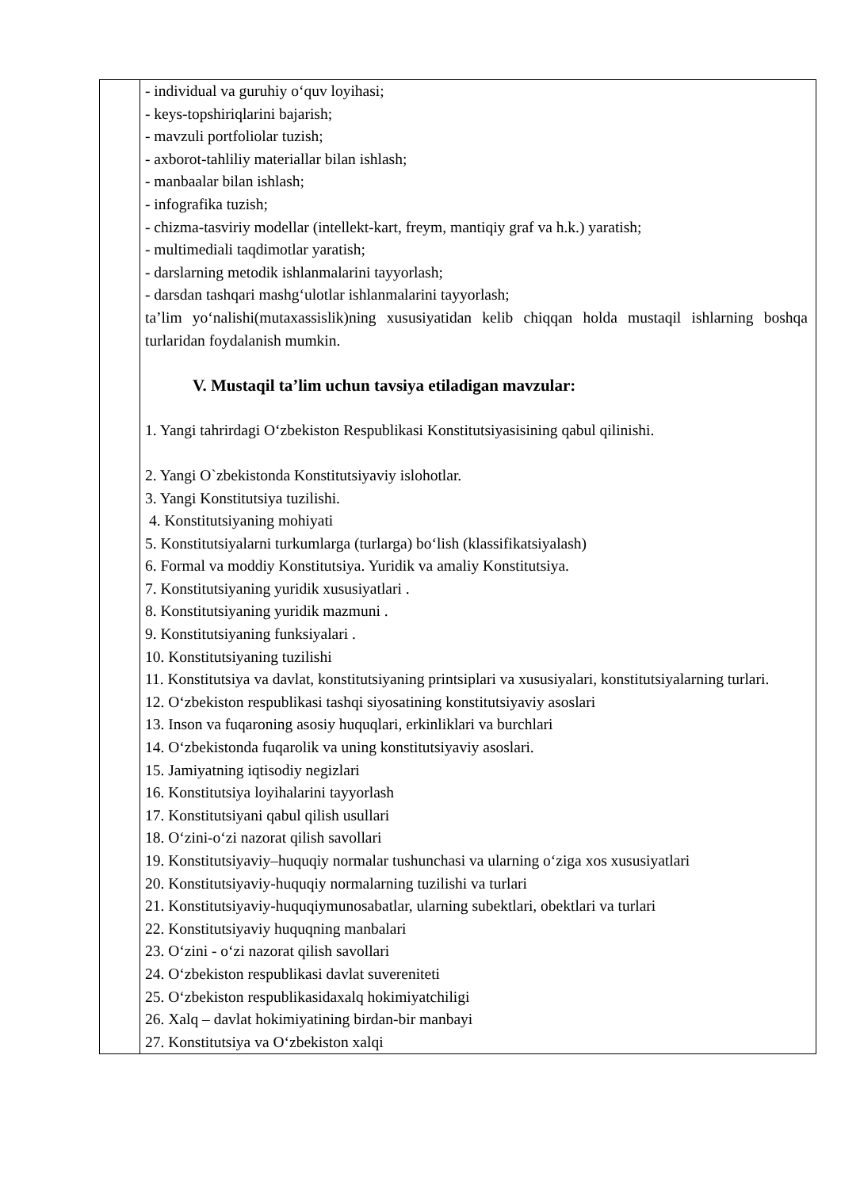| | - individual va guruhiy o‘quv loyihasi; - keys-topshiriqlarini bajarish; - mavzuli portfoliolar tuzish; - axborot-tahliliy materiallar bilan ishlash; - manbaalar bilan ishlash; - infografika tuzish; - chizma-tasviriy modellar (intellekt-kart, freym, mantiqiy graf va h.k.) yaratish; - multimediali taqdimotlar yaratish; - darslarning metodik ishlanmalarini tayyorlash; - darsdan tashqari mashg‘ulotlar ishlanmalarini tayyorlash; ta’lim yo‘nalishi(mutaxassislik)ning xususiyatidan kelib chiqqan holda mustaqil ishlarning boshqa turlaridan foydalanish mumkin. V. Mustaqil ta’lim uchun tavsiya etiladigan mavzular: 1. Yangi tahrirdagi O‘zbekiston Respublikasi Konstitutsiyasisining qabul qilinishi. 2. Yangi O`zbekistonda Konstitutsiyaviy islohotlar. 3. Yangi Konstitutsiya tuzilishi. 4. Konstitutsiyaning mohiyati 5. Konstitutsiyalarni turkumlarga (turlarga) bo‘lish (klassifikatsiyalash) 6. Formal va moddiy Konstitutsiya. Yuridik va amaliy Konstitutsiya. 7. Konstitutsiyaning yuridik xususiyatlari . 8. Konstitutsiyaning yuridik mazmuni . 9. Konstitutsiyaning funksiyalari . 10. Konstitutsiyaning tuzilishi 11. Konstitutsiya va davlat, konstitutsiyaning printsiplari va xususiyalari, konstitutsiyalarning turlari. 12. O‘zbekiston respublikasi tashqi siyosatining konstitutsiyaviy asoslari 13. Inson va fuqaroning asosiy huquqlari, erkinliklari va burchlari 14. O‘zbekistonda fuqarolik va uning konstitutsiyaviy asoslari. 15. Jamiyatning iqtisodiy negizlari 16. Konstitutsiya loyihalarini tayyorlash 17. Konstitutsiyani qabul qilish usullari 18. O‘zini-o‘zi nazorat qilish savollari 19. Konstitutsiyaviy–huquqiy normalar tushunchasi va ularning o‘ziga xos xususiyatlari 20. Konstitutsiyaviy-huquqiy normalarning tuzilishi va turlari 21. Konstitutsiyaviy-huquqiymunosabatlar, ularning subektlari, obektlari va turlari 22. Konstitutsiyaviy huquqning manbalari 23. O‘zini - o‘zi nazorat qilish savollari 24. O‘zbekiston respublikasi davlat suvereniteti 25. O‘zbekiston respublikasidaxalq hokimiyatchiligi 26. Xalq – davlat hokimiyatining birdan-bir manbayi 27. Konstitutsiya va O‘zbekiston xalqi |